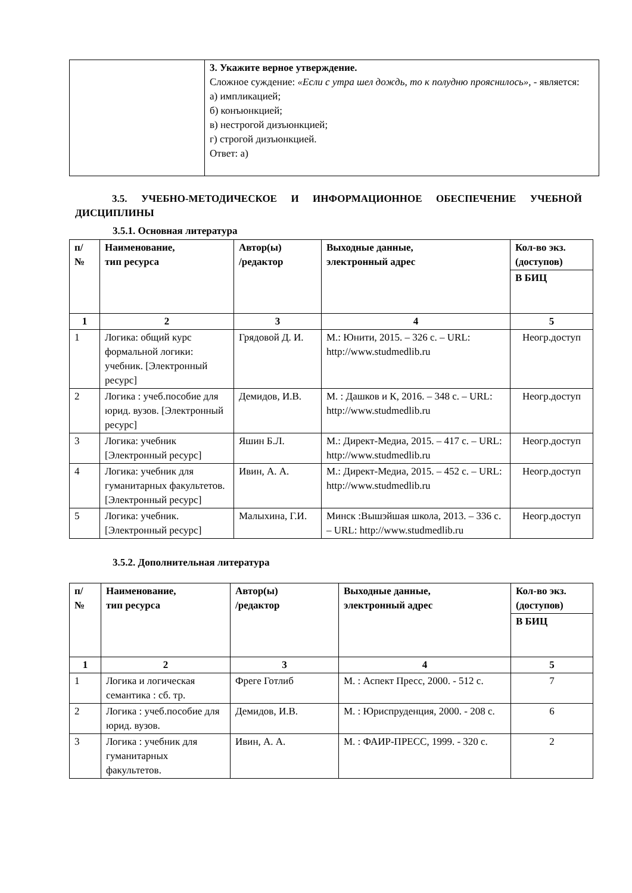| | 3. Укажите верное утверждение. Сложное суждение: «Если с утра шел дождь, то к полудню прояснилось», - является: а) импликацией; б) конъюнкцией; в) нестрогой дизъюнкцией; г) строгой дизъюнкцией. Ответ: а) |
3.5. УЧЕБНО-МЕТОДИЧЕСКОЕ И ИНФОРМАЦИОННОЕ ОБЕСПЕЧЕНИЕ УЧЕБНОЙ ДИСЦИПЛИНЫ
3.5.1. Основная литература
| п/ № | Наименование, тип ресурса | Автор(ы) /редактор | Выходные данные, электронный адрес | Кол-во экз. (доступов) |
| --- | --- | --- | --- | --- |
| | | | | В БИЦ |
| 1 | 2 | 3 | 4 | 5 |
| 1 | Логика: общий курс формальной логики: учебник. [Электронный ресурс] | Грядовой Д. И. | М.: Юнити, 2015. – 326 с. – URL: http://www.studmedlib.ru | Неогр.доступ |
| 2 | Логика : учеб.пособие для юрид. вузов. [Электронный ресурс] | Демидов, И.В. | М. : Дашков и К, 2016. – 348 с. – URL: http://www.studmedlib.ru | Неогр.доступ |
| 3 | Логика: учебник [Электронный ресурс] | Яшин Б.Л. | М.: Директ-Медиа, 2015. – 417 с. – URL: http://www.studmedlib.ru | Неогр.доступ |
| 4 | Логика: учебник для гуманитарных факультетов. [Электронный ресурс] | Ивин, А. А. | М.: Директ-Медиа, 2015. – 452 с. – URL: http://www.studmedlib.ru | Неогр.доступ |
| 5 | Логика: учебник. [Электронный ресурс] | Малыхина, Г.И. | Минск :Вышэйшая школа, 2013. – 336 с. – URL: http://www.studmedlib.ru | Неогр.доступ |
3.5.2. Дополнительная литература
| п/ № | Наименование, тип ресурса | Автор(ы) /редактор | Выходные данные, электронный адрес | Кол-во экз. (доступов) |
| --- | --- | --- | --- | --- |
| | | | | В БИЦ |
| 1 | 2 | 3 | 4 | 5 |
| 1 | Логика и логическая семантика : сб. тр. | Фреге Готлиб | М. : Аспект Пресс, 2000. - 512 с. | 7 |
| 2 | Логика : учеб.пособие для юрид. вузов. | Демидов, И.В. | М. : Юриспруденция, 2000. - 208 с. | 6 |
| 3 | Логика : учебник для гуманитарных факультетов. | Ивин, А. А. | М. : ФАИР-ПРЕСС, 1999. - 320 с. | 2 |